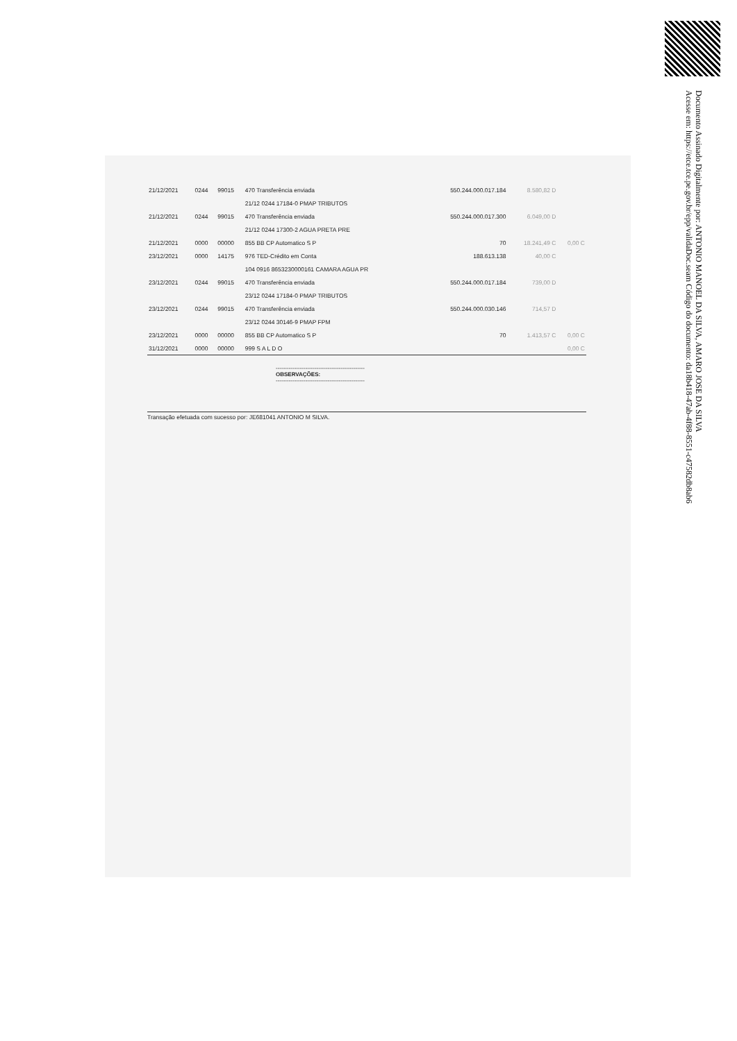Documento Assinado Digitalmente por: ANTONIO MANOEL DA SILVA, AMARO JOSE DA SILVA
Acesse em: https://etce.tce.pe.gov.br/epp/validaDoc.seam Código do documento: da18b418-47ab-4f88-8551-c47582db8ab6
| 21/12/2021 | 0244 | 99015 | 470 Transferência enviada | 550.244.000.017.184 | 8.580,82 D | |
| | | | 21/12 0244 17184-0 PMAP TRIBUTOS | | | |
| 21/12/2021 | 0244 | 99015 | 470 Transferência enviada | 550.244.000.017.300 | 6.049,00 D | |
| | | | 21/12 0244 17300-2 AGUA PRETA PRE | | | |
| 21/12/2021 | 0000 | 00000 | 855 BB CP Automatico S P | 70 | 18.241,49 C | 0,00 C |
| 23/12/2021 | 0000 | 14175 | 976 TED-Crédito em Conta | 188.613.138 | 40,00 C | |
| | | | 104 0916 8653230000161 CAMARA AGUA PR | | | |
| 23/12/2021 | 0244 | 99015 | 470 Transferência enviada | 550.244.000.017.184 | 739,00 D | |
| | | | 23/12 0244 17184-0 PMAP TRIBUTOS | | | |
| 23/12/2021 | 0244 | 99015 | 470 Transferência enviada | 550.244.000.030.146 | 714,57 D | |
| | | | 23/12 0244 30146-9 PMAP FPM | | | |
| 23/12/2021 | 0000 | 00000 | 855 BB CP Automatico S P | 70 | 1.413,57 C | 0,00 C |
| 31/12/2021 | 0000 | 00000 | 999 S A L D O | | | 0,00 C |
------------------------------------------------
OBSERVAÇÕES:
------------------------------------------------
Transação efetuada com sucesso por: JE681041 ANTONIO M SILVA.